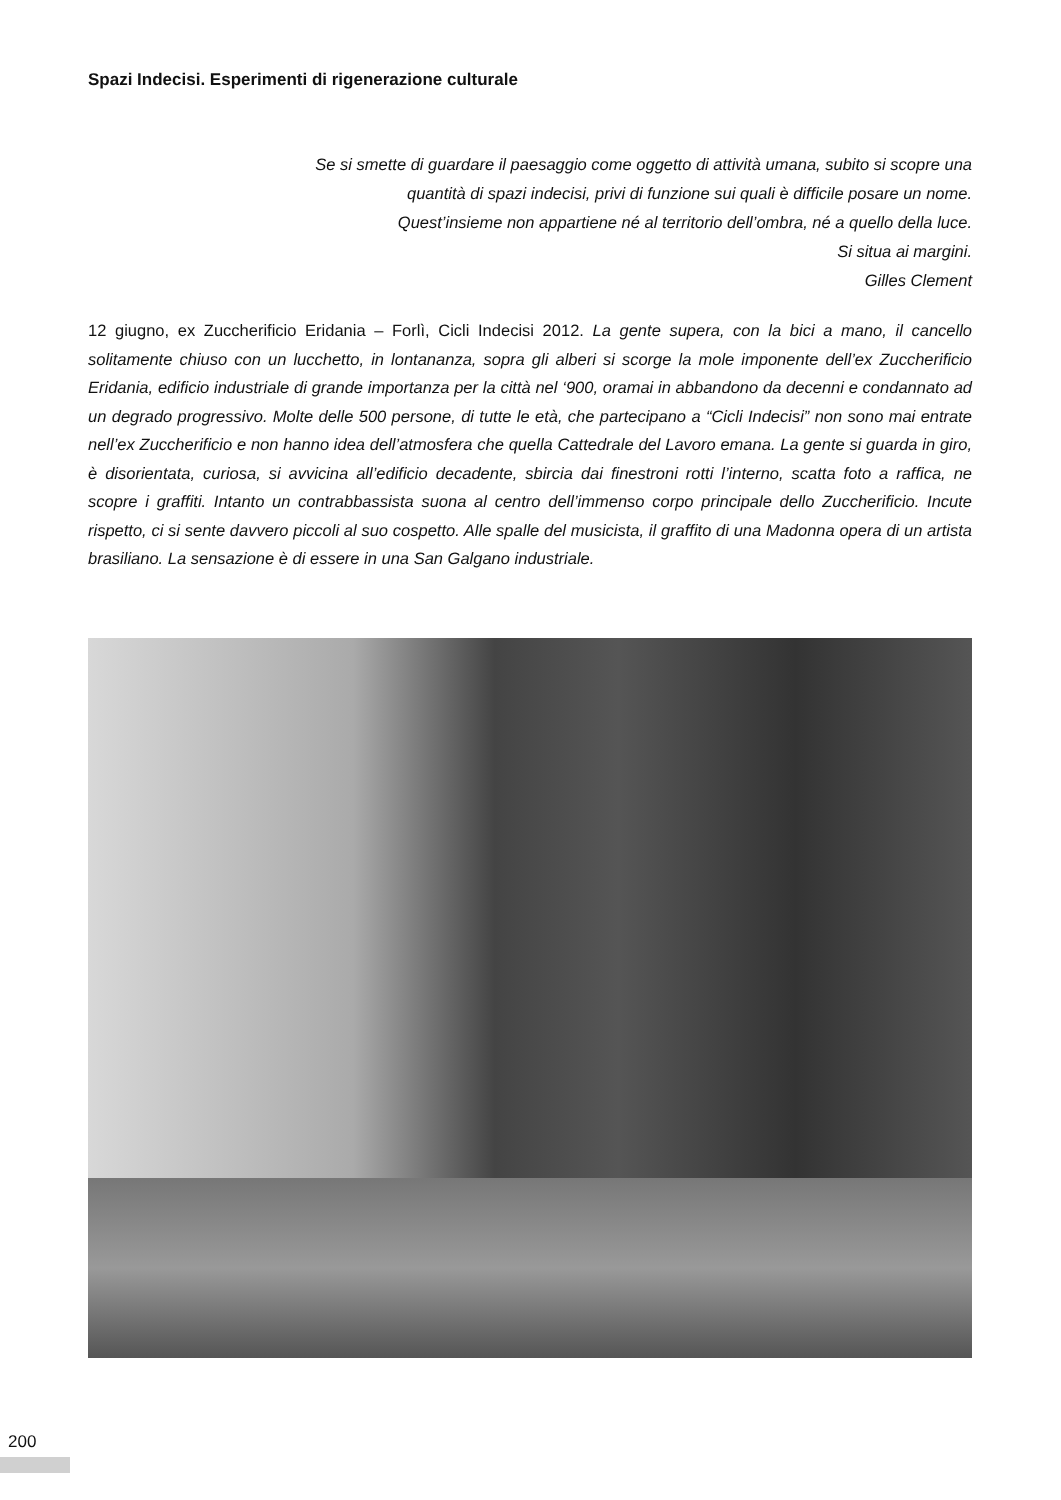Spazi Indecisi. Esperimenti di rigenerazione culturale
Se si smette di guardare il paesaggio come oggetto di attività umana, subito si scopre una
quantità di spazi indecisi, privi di funzione sui quali è difficile posare un nome.
Quest’insieme non appartiene né al territorio dell’ombra, né a quello della luce.
Si situa ai margini.
Gilles Clement
12 giugno, ex Zuccherificio Eridania – Forlì, Cicli Indecisi 2012. La gente supera, con la bici a mano, il cancello solitamente chiuso con un lucchetto, in lontananza, sopra gli alberi si scorge la mole imponente dell’ex Zuccherificio Eridania, edificio industriale di grande importanza per la città nel ‘900, oramai in abbandono da decenni e condannato ad un degrado progressivo. Molte delle 500 persone, di tutte le età, che partecipano a “Cicli Indecisi” non sono mai entrate nell’ex Zuccherificio e non hanno idea dell’atmosfera che quella Cattedrale del Lavoro emana. La gente si guarda in giro, è disorientata, curiosa, si avvicina all’edificio decadente, sbircia dai finestroni rotti l’interno, scatta foto a raffica, ne scopre i graffiti. Intanto un contrabbassista suona al centro dell’immenso corpo principale dello Zuccherificio. Incute rispetto, ci si sente davvero piccoli al suo cospetto. Alle spalle del musicista, il graffito di una Madonna opera di un artista brasiliano. La sensazione è di essere in una San Galgano industriale.
200